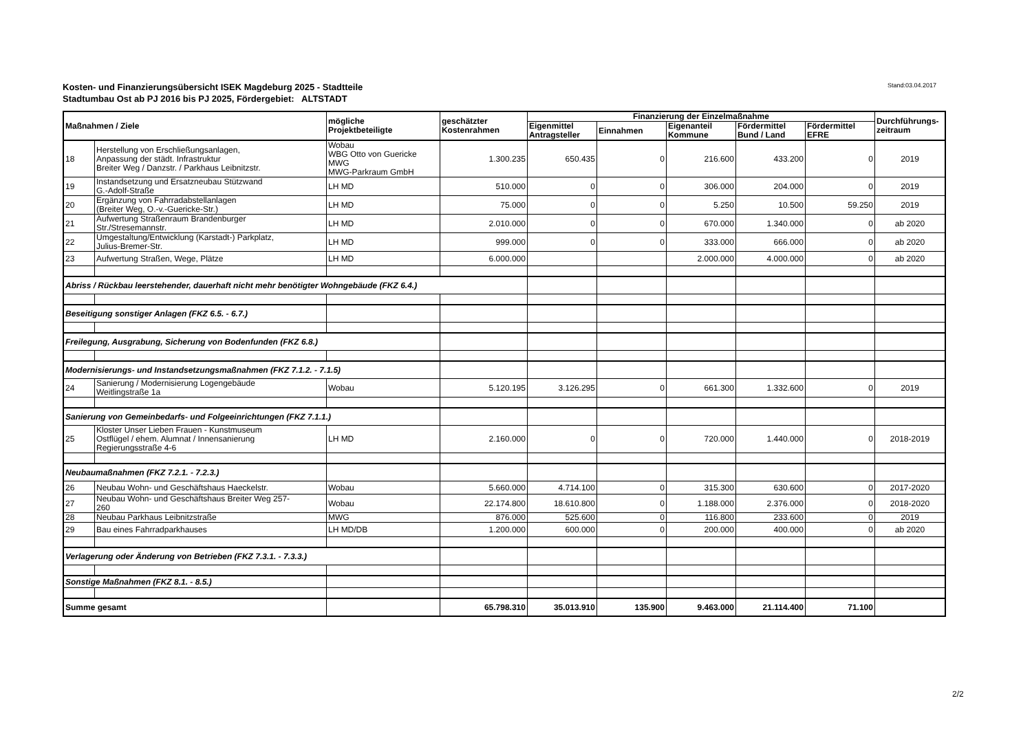Kosten- und Finanzierungsübersicht ISEK Magdeburg 2025 - Stadtteile
Stadtumbau Ost ab PJ 2016 bis PJ 2025, Fördergebiet: ALTSTADT
Stand:03.04.2017
| Maßnahmen / Ziele | | mögliche Projektbeteiligte | geschätzter Kostenrahmen | Finanzierung der Einzelmaßnahme | | | | | Durchführungs- zeitraum |
| --- | --- | --- | --- | --- | --- | --- | --- | --- | --- |
| | | | | Eigenmittel Antragsteller | Einnahmen | Eigenanteil Kommune | Fördermittel Bund / Land | Fördermittel EFRE | |
| 18 | Herstellung von Erschließungsanlagen, Anpassung der städt. Infrastruktur Breiter Weg / Danzstr. / Parkhaus Leibnitzstr. | Wobau WBG Otto von Guericke MWG MWG-Parkraum GmbH | 1.300.235 | 650.435 | 0 | 216.600 | 433.200 | 0 | 2019 |
| 19 | Instandsetzung und Ersatzneubau Stützwand G.-Adolf-Straße | LH MD | 510.000 | 0 | 0 | 306.000 | 204.000 | 0 | 2019 |
| 20 | Ergänzung von Fahrradabstellanlagen (Breiter Weg, O.-v.-Guericke-Str.) | LH MD | 75.000 | 0 | 0 | 5.250 | 10.500 | 59.250 | 2019 |
| 21 | Aufwertung Straßenraum Brandenburger Str./Stresemannstr. | LH MD | 2.010.000 | 0 | 0 | 670.000 | 1.340.000 | 0 | ab 2020 |
| 22 | Umgestaltung/Entwicklung (Karstadt-) Parkplatz, Julius-Bremer-Str. | LH MD | 999.000 | 0 | 0 | 333.000 | 666.000 | 0 | ab 2020 |
| 23 | Aufwertung Straßen, Wege, Plätze | LH MD | 6.000.000 | | | 2.000.000 | 4.000.000 | 0 | ab 2020 |
| Abriss / Rückbau leerstehender, dauerhaft nicht mehr benötigter Wohngebäude (FKZ 6.4.) | | | | | | | | | |
| Beseitigung sonstiger Anlagen (FKZ 6.5. - 6.7.) | | | | | | | | | |
| Freilegung, Ausgrabung, Sicherung von Bodenfunden (FKZ 6.8.) | | | | | | | | | |
| Modernisierungs- und Instandsetzungsmaßnahmen (FKZ 7.1.2. - 7.1.5) | | | | | | | | | |
| 24 | Sanierung / Modernisierung Logengebäude Weitlingstraße 1a | Wobau | 5.120.195 | 3.126.295 | 0 | 661.300 | 1.332.600 | 0 | 2019 |
| Sanierung von Gemeinbedarfs- und Folgeeinrichtungen (FKZ 7.1.1.) | | | | | | | | | |
| 25 | Kloster Unser Lieben Frauen - Kunstmuseum Ostflügel / ehem. Alumnat / Innensanierung Regierungsstraße 4-6 | LH MD | 2.160.000 | 0 | 0 | 720.000 | 1.440.000 | 0 | 2018-2019 |
| Neubaumaßnahmen (FKZ 7.2.1. - 7.2.3.) | | | | | | | | | |
| 26 | Neubau Wohn- und Geschäftshaus Haeckelstr. | Wobau | 5.660.000 | 4.714.100 | 0 | 315.300 | 630.600 | 0 | 2017-2020 |
| 27 | Neubau Wohn- und Geschäftshaus Breiter Weg 257- 260 | Wobau | 22.174.800 | 18.610.800 | 0 | 1.188.000 | 2.376.000 | 0 | 2018-2020 |
| 28 | Neubau Parkhaus Leibnitzstraße | MWG | 876.000 | 525.600 | 0 | 116.800 | 233.600 | 0 | 2019 |
| 29 | Bau eines Fahrradparkhauses | LH MD/DB | 1.200.000 | 600.000 | 0 | 200.000 | 400.000 | 0 | ab 2020 |
| Verlagerung oder Änderung von Betrieben (FKZ 7.3.1. - 7.3.3.) | | | | | | | | | |
| Sonstige Maßnahmen (FKZ 8.1. - 8.5.) | | | | | | | | | |
| Summe gesamt | | | 65.798.310 | 35.013.910 | 135.900 | 9.463.000 | 21.114.400 | 71.100 | |
2/2